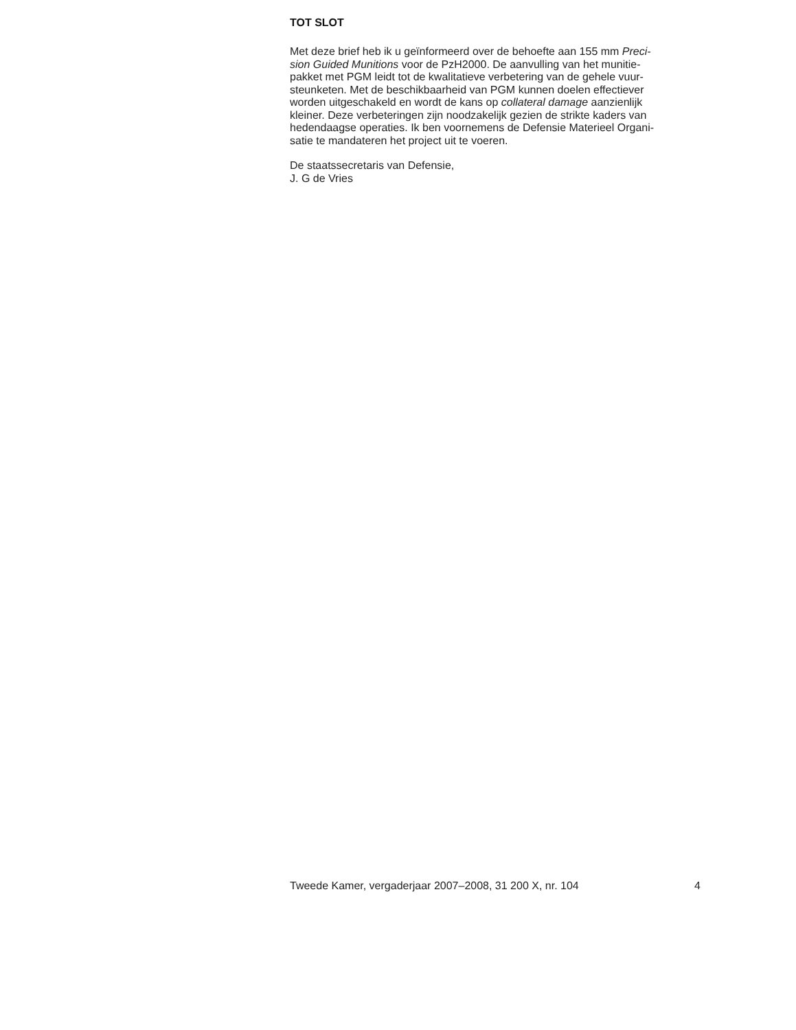TOT SLOT
Met deze brief heb ik u geïnformeerd over de behoefte aan 155 mm Preci-
sion Guided Munitions voor de PzH2000. De aanvulling van het munitie-
pakket met PGM leidt tot de kwalitatieve verbetering van de gehele vuur-
steunketen. Met de beschikbaarheid van PGM kunnen doelen effectiever
worden uitgeschakeld en wordt de kans op collateral damage aanzienlijk
kleiner. Deze verbeteringen zijn noodzakelijk gezien de strikte kaders van
hedendaagse operaties. Ik ben voornemens de Defensie Materieel Organi-
satie te mandateren het project uit te voeren.
De staatssecretaris van Defensie,
J. G de Vries
Tweede Kamer, vergaderjaar 2007–2008, 31 200 X, nr. 104 4